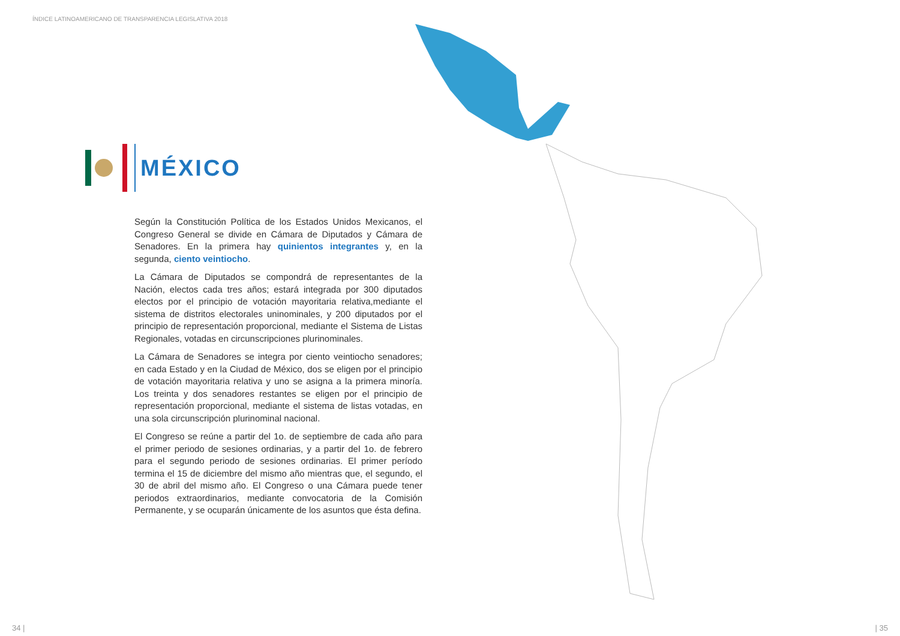ÍNDICE LATINOAMERICANO DE TRANSPARENCIA LEGISLATIVA 2018
MÉXICO
Según la Constitución Política de los Estados Unidos Mexicanos, el Congreso General se divide en Cámara de Diputados y Cámara de Senadores. En la primera hay quinientos integrantes y, en la segunda, ciento veintiocho.
La Cámara de Diputados se compondrá de representantes de la Nación, electos cada tres años; estará integrada por 300 diputados electos por el principio de votación mayoritaria relativa,mediante el sistema de distritos electorales uninominales, y 200 diputados por el principio de representación proporcional, mediante el Sistema de Listas Regionales, votadas en circunscripciones plurinominales.
La Cámara de Senadores se integra por ciento veintiocho senadores; en cada Estado y en la Ciudad de México, dos se eligen por el principio de votación mayoritaria relativa y uno se asigna a la primera minoría. Los treinta y dos senadores restantes se eligen por el principio de representación proporcional, mediante el sistema de listas votadas, en una sola circunscripción plurinominal nacional.
El Congreso se reúne a partir del 1o. de septiembre de cada año para el primer periodo de sesiones ordinarias, y a partir del 1o. de febrero para el segundo periodo de sesiones ordinarias. El primer período termina el 15 de diciembre del mismo año mientras que, el segundo, el 30 de abril del mismo año. El Congreso o una Cámara puede tener periodos extraordinarios, mediante convocatoria de la Comisión Permanente, y se ocuparán únicamente de los asuntos que ésta defina.
34 | | 35